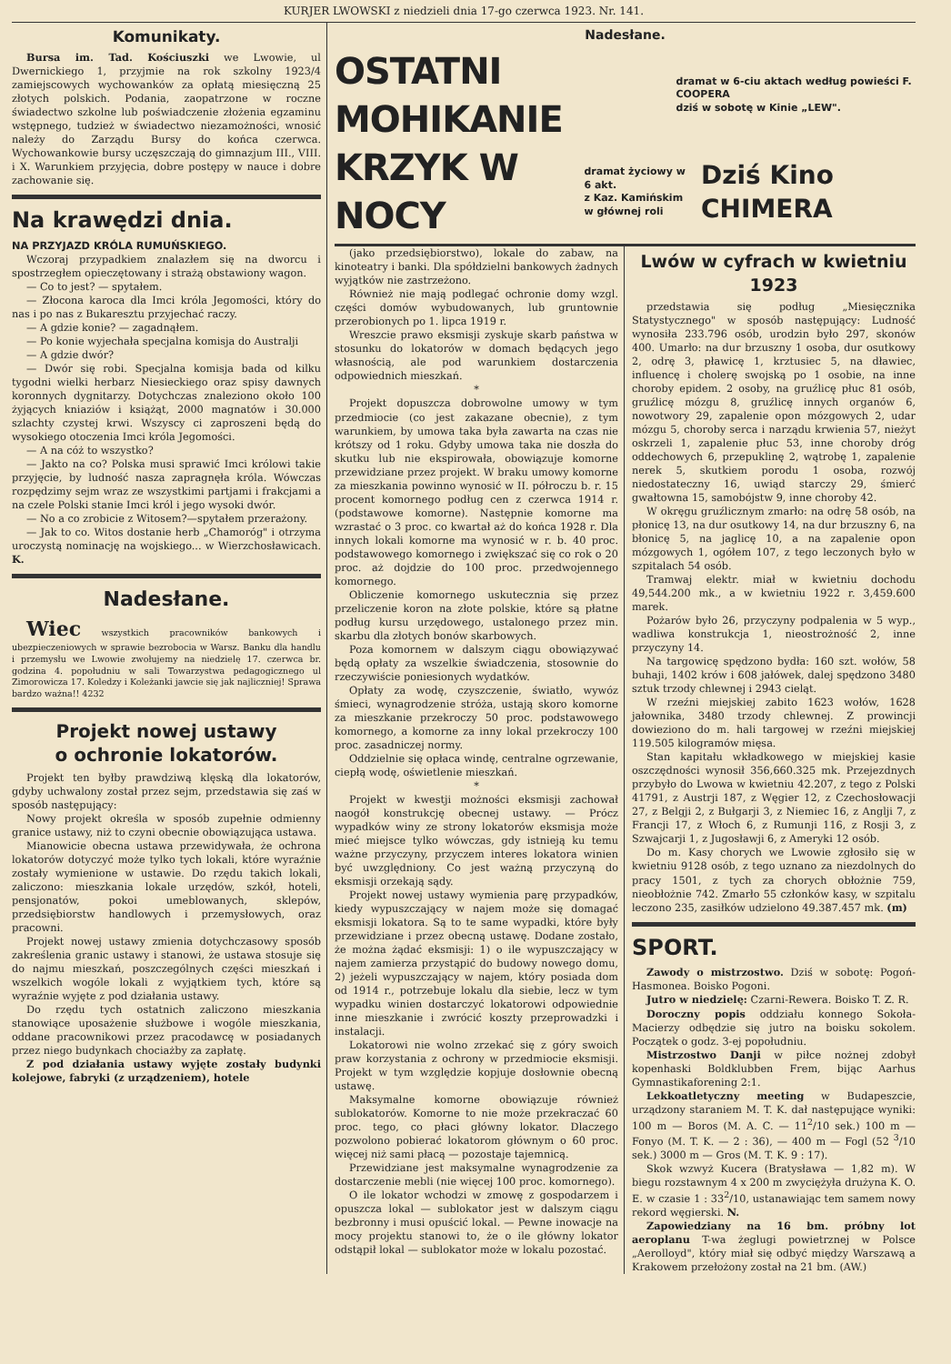KURJER LWOWSKI z niedzieli dnia 17-go czerwca 1923. Nr. 141.
Komunikaty.
Bursa im. Tad. Kościuszki we Lwowie, ul Dwernickiego 1, przyjmie na rok szkolny 1923/4 zamiejscowych wychowanków za opłatą miesięczną 25 złotych polskich. Podania, zaopatrzone w roczne świadectwo szkolne lub poświadczenie złożenia egzaminu wstępnego, tudzież w świadectwo niezamożności, wnosić należy do Zarządu Bursy do końca czerwca. Wychowankowie bursy uczęszczają do gimnazjum III., VIII. i X. Warunkiem przyjęcia, dobre postępy w nauce i dobre zachowanie się.
Na krawędzi dnia.
NA PRZYJAZD KRÓLA RUMUŃSKIEGO.
Wczoraj przypadkiem znalazłem się na dworcu i spostrzegłem opieczętowany i strażą obstawiony wagon.
— Co to jest? — spytałem.
— Złocona karoca dla Imci króla Jegomości, który do nas i po nas z Bukaresztu przyjechać raczy.
— A gdzie konie? — zagadnąłem.
— Po konie wyjechała specjalna komisja do Australji
— A gdzie dwór?
— Dwór się robi. Specjalna komisja bada od kilku tygodni wielki herbarz Niesieckiego oraz spisy dawnych koronnych dygnitarzy. Dotychczas znaleziono około 100 żyjących kniaziów i książąt, 2000 magnatów i 30.000 szlachty czystej krwi. Wszyscy ci zaproszeni będą do wysokiego otoczenia Imci króla Jegomości.
— A na cóż to wszystko?
— Jakto na co? Polska musi sprawić Imci królowi takie przyjęcie, by ludność nasza zapragnęła króla. Wówczas rozpędzimy sejm wraz ze wszystkimi partjami i frakcjami a na czele Polski stanie Imci król i jego wysoki dwór.
— No a co zrobicie z Witosem?—spytałem przerażony.
— Jak to co. Witos dostanie herb „Chamoróg" i otrzyma uroczystą nominację na wojskiego... w Wierzchosławicach. K.
Nadesłane.
Wiec wszystkich pracowników bankowych i ubezpieczeniowych w sprawie bezrobocia w Warsz. Banku dla handlu i przemysłu we Lwowie zwołujemy na niedzielę 17. czerwca br. godzina 4. popołudniu w sali Towarzystwa pedagogicznego ul Zimorowicza 17. Koledzy i Koleżanki jawcie się jak najliczniej! Sprawa bardzo ważna!! 4232
Projekt nowej ustawy
o ochronie lokatorów.
Projekt ten byłby prawdziwą klęską dla lokatorów, gdyby uchwalony został przez sejm, przedstawia się zaś w sposób następujący:
Nowy projekt określa w sposób zupełnie odmienny granice ustawy, niż to czyni obecnie obowiązująca ustawa.
Mianowicie obecna ustawa przewidywała, że ochrona lokatorów dotyczyć może tylko tych lokali, które wyraźnie zostały wymienione w ustawie. Do rzędu takich lokali, zaliczono: mieszkania lokale urzędów, szkół, hoteli, pensjonatów, pokoi umeblowanych, sklepów, przedsiębiorstw handlowych i przemysłowych, oraz pracowni.
Projekt nowej ustawy zmienia dotychczasowy sposób zakreślenia granic ustawy i stanowi, że ustawa stosuje się do najmu mieszkań, poszczególnych części mieszkań i wszelkich wogóle lokali z wyjątkiem tych, które są wyraźnie wyjęte z pod działania ustawy.
Do rzędu tych ostatnich zaliczono mieszkania stanowiące uposażenie służbowe i wogóle mieszkania, oddane pracownikowi przez pracodawcę w posiadanych przez niego budynkach chociażby za zapłatę.
Z pod działania ustawy wyjęte zostały budynki kolejowe, fabryki (z urządzeniem), hotele
Nadesłane.
OSTATNI MOHIKANIE dramat w 6-ciu aktach według powieści F. COOPERA
dziś w sobotę w Kinie „LEW".
KRZYK W NOCY dramat życiowy w 6 akt.
z Kaz. Kamińskim
w głównej roli Dziś Kino CHIMERA
(jako przedsiębiorstwo), lokale do zabaw, na kinoteatry i banki. Dla spółdzielni bankowych żadnych wyjątków nie zastrzeżono.
Również nie mają podlegać ochronie domy wzgl. części domów wybudowanych, lub gruntownie przerobionych po 1. lipca 1919 r.
Wreszcie prawo eksmisji zyskuje skarb państwa w stosunku do lokatorów w domach będących jego własnością, ale pod warunkiem dostarczenia odpowiednich mieszkań.
*
Projekt dopuszcza dobrowolne umowy w tym przedmiocie (co jest zakazane obecnie), z tym warunkiem, by umowa taka była zawarta na czas nie krótszy od 1 roku. Gdyby umowa taka nie doszła do skutku lub nie ekspirowała, obowiązuje komorne przewidziane przez projekt. W braku umowy komorne za mieszkania powinno wynosić w II. półroczu b. r. 15 procent komornego podług cen z czerwca 1914 r. (podstawowe komorne). Następnie komorne ma wzrastać o 3 proc. co kwartał aż do końca 1928 r. Dla innych lokali komorne ma wynosić w r. b. 40 proc. podstawowego komornego i zwiększać się co rok o 20 proc. aż dojdzie do 100 proc. przedwojennego komornego.
Obliczenie komornego uskutecznia się przez przeliczenie koron na złote polskie, które są płatne podług kursu urzędowego, ustalonego przez min. skarbu dla złotych bonów skarbowych.
Poza komornem w dalszym ciągu obowiązywać będą opłaty za wszelkie świadczenia, stosownie do rzeczywiście poniesionych wydatków.
Opłaty za wodę, czyszczenie, światło, wywóz śmieci, wynagrodzenie stróża, ustają skoro komorne za mieszkanie przekroczy 50 proc. podstawowego komornego, a komorne za inny lokal przekroczy 100 proc. zasadniczej normy.
Oddzielnie się opłaca windę, centralne ogrzewanie, ciepłą wodę, oświetlenie mieszkań.
*
Projekt w kwestji możności eksmisji zachował naogół konstrukcję obecnej ustawy. — Prócz wypadków winy ze strony lokatorów eksmisja może mieć miejsce tylko wówczas, gdy istnieją ku temu ważne przyczyny, przyczem interes lokatora winien być uwzględniony. Co jest ważną przyczyną do eksmisji orzekają sądy.
Projekt nowej ustawy wymienia parę przypadków, kiedy wypuszczający w najem może się domagać eksmisji lokatora. Są to te same wypadki, które były przewidziane i przez obecną ustawę. Dodane zostało, że można żądać eksmisji: 1) o ile wypuszczający w najem zamierza przystąpić do budowy nowego domu, 2) jeżeli wypuszczający w najem, który posiada dom od 1914 r., potrzebuje lokalu dla siebie, lecz w tym wypadku winien dostarczyć lokatorowi odpowiednie inne mieszkanie i zwrócić koszty przeprowadzki i instalacji.
Lokatorowi nie wolno zrzekać się z góry swoich praw korzystania z ochrony w przedmiocie eksmisji. Projekt w tym względzie kopjuje dosłownie obecną ustawę.
Maksymalne komorne obowiązuje również sublokatorów. Komorne to nie może przekraczać 60 proc. tego, co płaci główny lokator. Dlaczego pozwolono pobierać lokatorom głównym o 60 proc. więcej niż sami płacą — pozostaje tajemnicą.
Przewidziane jest maksymalne wynagrodzenie za dostarczenie mebli (nie więcej 100 proc. komornego).
O ile lokator wchodzi w zmowę z gospodarzem i opuszcza lokal — sublokator jest w dalszym ciągu bezbronny i musi opuścić lokal. — Pewne inowacje na mocy projektu stanowi to, że o ile główny lokator odstąpił lokal — sublokator może w lokalu pozostać.
Lwów w cyfrach w kwietniu 1923
przedstawia się podług „Miesięcznika Statystycznego" w sposób następujący: Ludność wynosiła 233.796 osób, urodzin było 297, skonów 400. Umarło: na dur brzuszny 1 osoba, dur osutkowy 2, odrę 3, pławicę 1, krztusiec 5, na dławiec, influencę i cholerę swojską po 1 osobie, na inne choroby epidem. 2 osoby, na gruźlicę płuc 81 osób, gruźlicę mózgu 8, gruźlicę innych organów 6, nowotwory 29, zapalenie opon mózgowych 2, udar mózgu 5, choroby serca i narządu krwienia 57, nieżyt oskrzeli 1, zapalenie płuc 53, inne choroby dróg oddechowych 6, przepuklinę 2, wątrobę 1, zapalenie nerek 5, skutkiem porodu 1 osoba, rozwój niedostateczny 16, uwiąd starczy 29, śmierć gwałtowna 15, samobójstw 9, inne choroby 42.
W okręgu gruźlicznym zmarło: na odrę 58 osób, na płonicę 13, na dur osutkowy 14, na dur brzuszny 6, na błonicę 5, na jaglicę 10, a na zapalenie opon mózgowych 1, ogółem 107, z tego leczonych było w szpitalach 54 osób.
Tramwaj elektr. miał w kwietniu dochodu 49,544.200 mk., a w kwietniu 1922 r. 3,459.600 marek.
Pożarów było 26, przyczyny podpalenia w 5 wyp., wadliwa konstrukcja 1, nieostrożność 2, inne przyczyny 14.
Na targowicę spędzono bydła: 160 szt. wołów, 58 buhaji, 1402 krów i 608 jałówek, dalej spędzono 3480 sztuk trzody chlewnej i 2943 cieląt.
W rzeźni miejskiej zabito 1623 wołów, 1628 jałownika, 3480 trzody chlewnej. Z prowincji dowieziono do m. hali targowej w rzeźni miejskiej 119.505 kilogramów mięsa.
Stan kapitału wkładkowego w miejskiej kasie oszczędności wynosił 356,660.325 mk. Przejezdnych przybyło do Lwowa w kwietniu 42.207, z tego z Polski 41791, z Austrji 187, z Węgier 12, z Czechosłowacji 27, z Belgji 2, z Bułgarji 3, z Niemiec 16, z Anglji 7, z Francji 17, z Włoch 6, z Rumunji 116, z Rosji 3, z Szwajcarji 1, z Jugosławji 6, z Ameryki 12 osób.
Do m. Kasy chorych we Lwowie zgłosiło się w kwietniu 9128 osób, z tego uznano za niezdolnych do pracy 1501, z tych za chorych obłożnie 759, nieobłożnie 742. Zmarło 55 członków kasy, w szpitalu leczono 235, zasiłków udzielono 49.387.457 mk. (m)
SPORT.
Zawody o mistrzostwo. Dziś w sobotę: Pogoń-Hasmonea. Boisko Pogoni.
Jutro w niedzielę: Czarni-Rewera. Boisko T. Z. R.
Doroczny popis oddziału konnego Sokoła-Macierzy odbędzie się jutro na boisku sokolem. Początek o godz. 3-ej popołudniu.
Mistrzostwo Danji w piłce nożnej zdobył kopenhaski Boldklubben Frem, bijąc Aarhus Gymnastikaforening 2:1.
Lekkoatletyczny meeting w Budapeszcie, urządzony staraniem M. T. K. dał następujące wyniki: 100 m — Boros (M. A. C. — 11<sup>2</sup>/10 sek.) 100 m — Fonyo (M. T. K. — 2 : 36), — 400 m — Fogl (52 <sup>3</sup>/10 sek.) 3000 m — Gros (M. T. K. 9 : 17).
Skok wzwyż Kucera (Bratysława — 1,82 m). W biegu rozstawnym 4 x 200 m zwyciężyła drużyna K. O. E. w czasie 1 : 33<sup>2</sup>/10, ustanawiając tem samem nowy rekord węgierski. N.
Zapowiedziany na 16 bm. próbny lot aeroplanu T-wa żeglugi powietrznej w Polsce „Aerolloyd", który miał się odbyć między Warszawą a Krakowem przełożony został na 21 bm. (AW.)